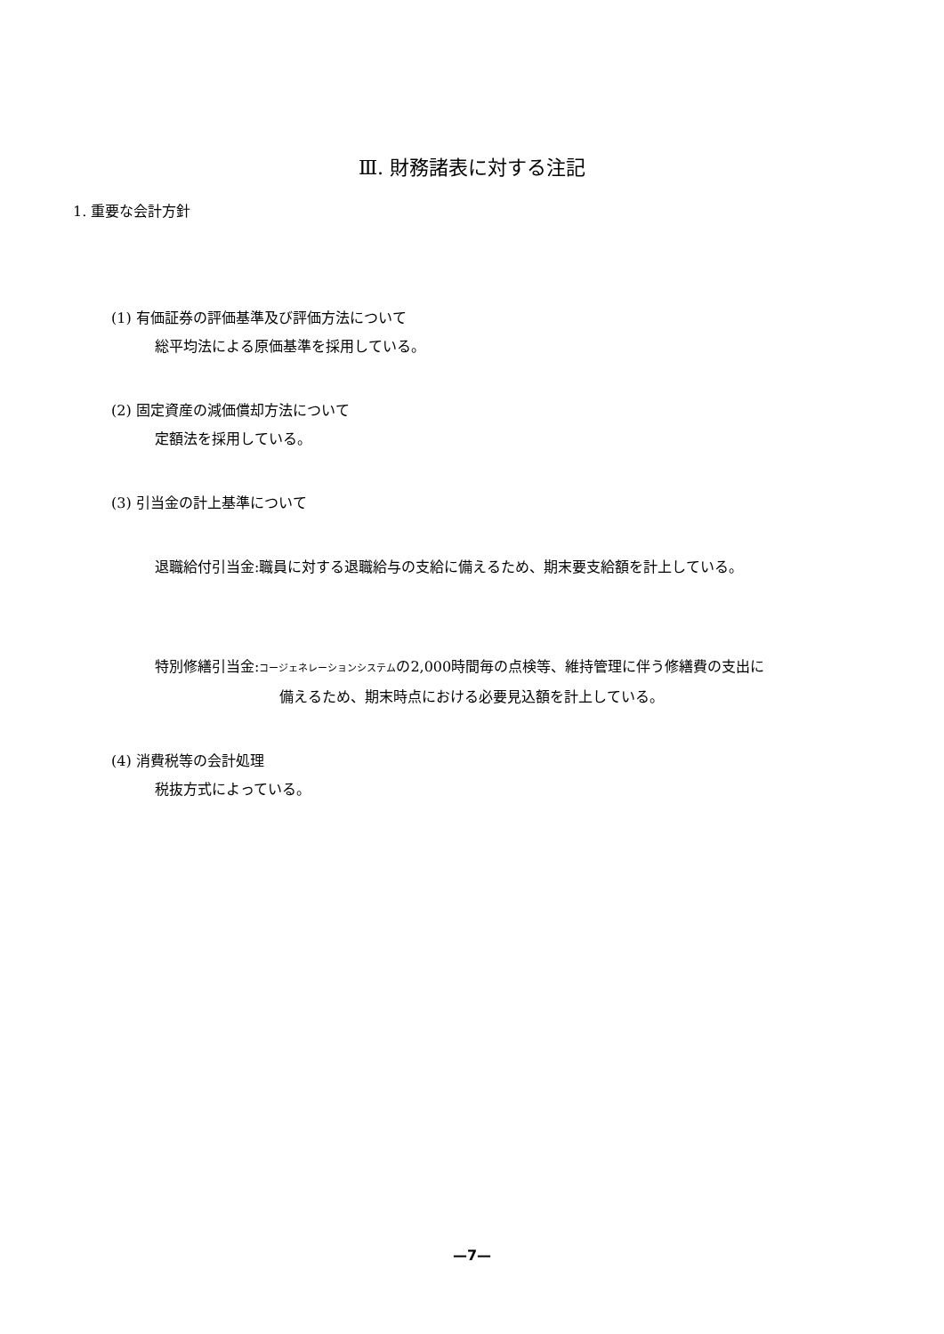Ⅲ. 財務諸表に対する注記
1. 重要な会計方針
(1) 有価証券の評価基準及び評価方法について
総平均法による原価基準を採用している。
(2) 固定資産の減価償却方法について
定額法を採用している。
(3) 引当金の計上基準について
退職給付引当金:職員に対する退職給与の支給に備えるため、期末要支給額を計上している。
特別修繕引当金:コージェネレーションシステムの2,000時間毎の点検等、維持管理に伴う修繕費の支出に
備えるため、期末時点における必要見込額を計上している。
(4) 消費税等の会計処理
税抜方式によっている。
—7—